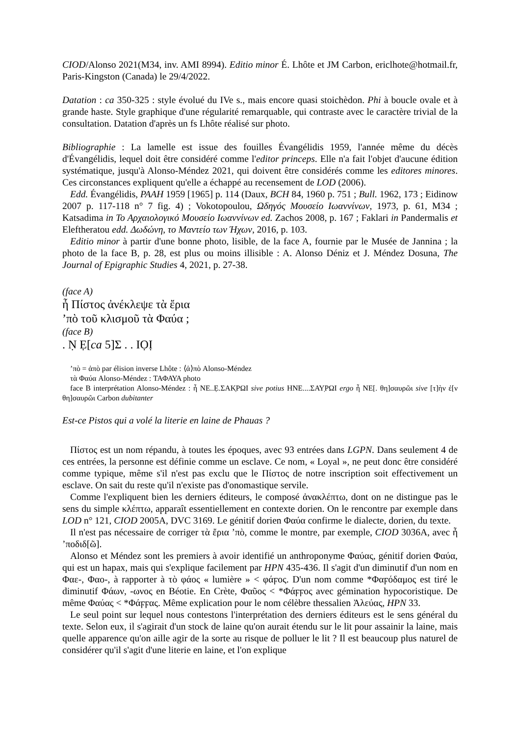CIOD/Alonso 2021(M34, inv. AMI 8994). Editio minor É. Lhôte et JM Carbon, ericlhote@hotmail.fr, Paris-Kingston (Canada) le 29/4/2022.
Datation : ca 350-325 : style évolué du IVe s., mais encore quasi stoichèdon. Phi à boucle ovale et à grande haste. Style graphique d'une régularité remarquable, qui contraste avec le caractère trivial de la consultation. Datation d'après un fs Lhôte réalisé sur photo.
Bibliographie : La lamelle est issue des fouilles Évangélidis 1959, l'année même du décès d'Évangélidis, lequel doit être considéré comme l'editor princeps. Elle n'a fait l'objet d'aucune édition systématique, jusqu'à Alonso-Méndez 2021, qui doivent être considérés comme les editores minores. Ces circonstances expliquent qu'elle a échappé au recensement de LOD (2006).
Edd. Évangélidis, PAAH 1959 [1965] p. 114 (Daux, BCH 84, 1960 p. 751 ; Bull. 1962, 173 ; Eidinow 2007 p. 117-118 n° 7 fig. 4) ; Vokotopoulou, Ωδηγός Μουσείο Ιωαννίνων, 1973, p. 61, M34 ; Katsadima in Το Αρχαιολογικό Μουσείο Ιωαννίνων ed. Zachos 2008, p. 167 ; Faklari in Pandermalis et Eleftheratou edd. Δωδώνη, το Μαντείο των Ήχων, 2016, p. 103.
Editio minor à partir d'une bonne photo, lisible, de la face A, fournie par le Musée de Jannina ; la photo de la face B, p. 28, est plus ou moins illisible : A. Alonso Déniz et J. Méndez Dosuna, The Journal of Epigraphic Studies 4, 2021, p. 27-38.
(face A)
ἦ Πίστος ἀνέκλεψε τὰ ἔρια
’πὸ τοῦ κλισμοῦ τὰ Φαύα ;
(face B)
. Ṇ Ẹ[ca 5]Σ . . IỌỊ
’πὸ = ἀπὸ par élision inverse Lhôte : ⟨ἀ⟩πὸ Alonso-Méndez
τὰ Φαύα Alonso-Méndez : ΤΑΦΑΥΑ photo
face B interprétation Alonso-Méndez : ἦ NE..Ẹ.ΣΑΚ̣ΡΩΙ sive potius ΗΝΕ....ΣΑΥ̣ΡΩΙ ergo ἦ ΝΕ[. θη]σαυρῶι sive [τ]ὴν ἐ[ν θη]σαυρῶι Carbon dubitanter
Est-ce Pistos qui a volé la literie en laine de Phauas ?
Πίστος est un nom répandu, à toutes les époques, avec 93 entrées dans LGPN. Dans seulement 4 de ces entrées, la personne est définie comme un esclave. Ce nom, « Loyal », ne peut donc être considéré comme typique, même s'il n'est pas exclu que le Πίστος de notre inscription soit effectivement un esclave. On sait du reste qu'il n'existe pas d'onomastique servile.
Comme l'expliquent bien les derniers éditeurs, le composé ἀνακλέπτω, dont on ne distingue pas le sens du simple κλέπτω, apparaît essentiellement en contexte dorien. On le rencontre par exemple dans LOD n° 121, CIOD 2005A, DVC 3169. Le génitif dorien Φαύα confirme le dialecte, dorien, du texte.
Il n'est pas nécessaire de corriger τὰ ἔρια ’πὸ, comme le montre, par exemple, CIOD 3036A, avec ἦ ’ποδιδ[ῶ].
Alonso et Méndez sont les premiers à avoir identifié un anthroponyme Φαύας, génitif dorien Φαύα, qui est un hapax, mais qui s'explique facilement par HPN 435-436. Il s'agit d'un diminutif d'un nom en Φαε-, Φαο-, à rapporter à τὸ φάος « lumière » < φάϝος. D'un nom comme *Φαϝόδαμος est tiré le diminutif Φάων, -ωνος en Béotie. En Crète, Φαῦος < *Φάϝϝος avec gémination hypocoristique. De même Φαύας < *Φάϝϝας. Même explication pour le nom célèbre thessalien Ἀλεύας, HPN 33.
Le seul point sur lequel nous contestons l'interprétation des derniers éditeurs est le sens général du texte. Selon eux, il s'agirait d'un stock de laine qu'on aurait étendu sur le lit pour assainir la laine, mais quelle apparence qu'on aille agir de la sorte au risque de polluer le lit ? Il est beaucoup plus naturel de considérer qu'il s'agit d'une literie en laine, et l'on explique